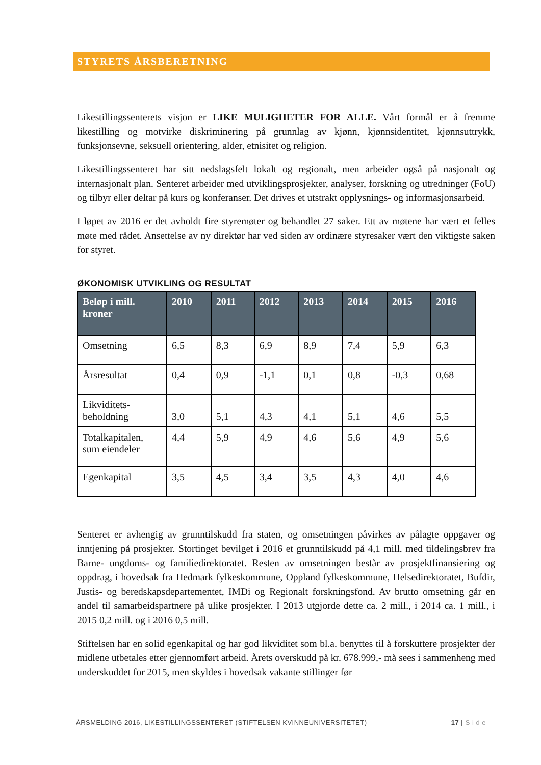STYRETS ÅRSBERETNING
Likestillingssenterets visjon er LIKE MULIGHETER FOR ALLE. Vårt formål er å fremme likestilling og motvirke diskriminering på grunnlag av kjønn, kjønnsidentitet, kjønnsuttrykk, funksjonsevne, seksuell orientering, alder, etnisitet og religion.
Likestillingssenteret har sitt nedslagsfelt lokalt og regionalt, men arbeider også på nasjonalt og internasjonalt plan. Senteret arbeider med utviklingsprosjekter, analyser, forskning og utredninger (FoU) og tilbyr eller deltar på kurs og konferanser. Det drives et utstrakt opplysnings- og informasjonsarbeid.
I løpet av 2016 er det avholdt fire styremøter og behandlet 27 saker. Ett av møtene har vært et felles møte med rådet. Ansettelse av ny direktør har ved siden av ordinære styresaker vært den viktigste saken for styret.
ØKONOMISK UTVIKLING OG RESULTAT
| Beløp i mill. kroner | 2010 | 2011 | 2012 | 2013 | 2014 | 2015 | 2016 |
| --- | --- | --- | --- | --- | --- | --- | --- |
| Omsetning | 6,5 | 8,3 | 6,9 | 8,9 | 7,4 | 5,9 | 6,3 |
| Årsresultat | 0,4 | 0,9 | -1,1 | 0,1 | 0,8 | -0,3 | 0,68 |
| Likviditets-beholdning | 3,0 | 5,1 | 4,3 | 4,1 | 5,1 | 4,6 | 5,5 |
| Totalkapitalen, sum eiendeler | 4,4 | 5,9 | 4,9 | 4,6 | 5,6 | 4,9 | 5,6 |
| Egenkapital | 3,5 | 4,5 | 3,4 | 3,5 | 4,3 | 4,0 | 4,6 |
Senteret er avhengig av grunntilskudd fra staten, og omsetningen påvirkes av pålagte oppgaver og inntjening på prosjekter. Stortinget bevilget i 2016 et grunntilskudd på 4,1 mill. med tildelingsbrev fra Barne- ungdoms- og familiedirektoratet. Resten av omsetningen består av prosjektfinansiering og oppdrag, i hovedsak fra Hedmark fylkeskommune, Oppland fylkeskommune, Helsedirektoratet, Bufdir, Justis- og beredskapsdepartementet, IMDi og Regionalt forskningsfond. Av brutto omsetning går en andel til samarbeidspartnere på ulike prosjekter. I 2013 utgjorde dette ca. 2 mill., i 2014 ca. 1 mill., i 2015 0,2 mill. og i 2016 0,5 mill.
Stiftelsen har en solid egenkapital og har god likviditet som bl.a. benyttes til å forskuttere prosjekter der midlene utbetales etter gjennomført arbeid. Årets overskudd på kr. 678.999,- må sees i sammenheng med underskuddet for 2015, men skyldes i hovedsak vakante stillinger før
ÅRSMELDING 2016, LIKESTILLINGSSENTERET (STIFTELSEN KVINNEUNIVERSITETET) 17 | S i d e